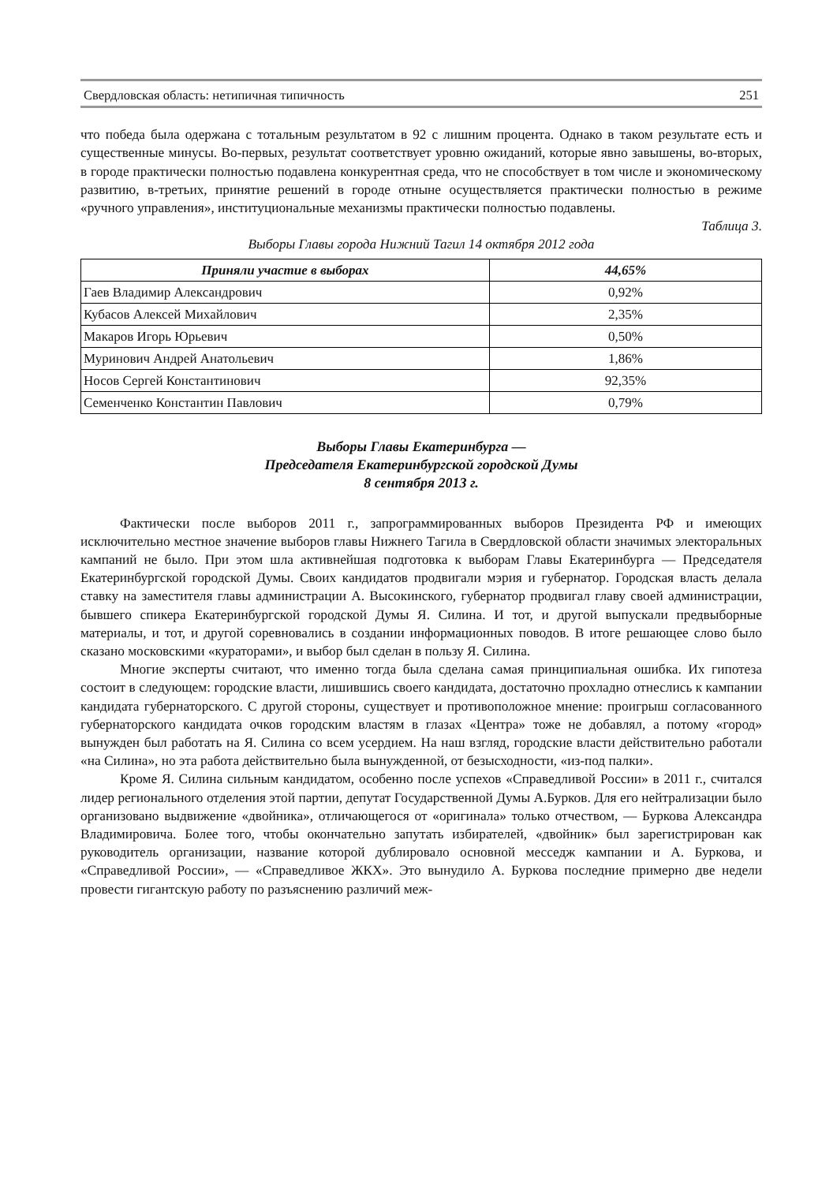Свердловская область: нетипичная типичность 251
что победа была одержана с тотальным результатом в 92 с лишним процента. Однако в таком результате есть и существенные минусы. Во-первых, результат соответствует уровню ожиданий, которые явно завышены, во-вторых, в городе практически полностью подавлена конкурентная среда, что не способствует в том числе и экономическому развитию, в-третьих, принятие решений в городе отныне осуществляется практически полностью в режиме «ручного управления», институциональные механизмы практически полностью подавлены.
Таблица 3.
Выборы Главы города Нижний Тагил 14 октября 2012 года
| Приняли участие в выборах | 44,65% |
| --- | --- |
| Гаев Владимир Александрович | 0,92% |
| Кубасов Алексей Михайлович | 2,35% |
| Макаров Игорь Юрьевич | 0,50% |
| Муринович Андрей Анатольевич | 1,86% |
| Носов Сергей Константинович | 92,35% |
| Семенченко Константин Павлович | 0,79% |
Выборы Главы Екатеринбурга —
Председателя Екатеринбургской городской Думы
8 сентября 2013 г.
Фактически после выборов 2011 г., запрограммированных выборов Президента РФ и имеющих исключительно местное значение выборов главы Нижнего Тагила в Свердловской области значимых электоральных кампаний не было. При этом шла активнейшая подготовка к выборам Главы Екатеринбурга — Председателя Екатеринбургской городской Думы. Своих кандидатов продвигали мэрия и губернатор. Городская власть делала ставку на заместителя главы администрации А. Высокинского, губернатор продвигал главу своей администрации, бывшего спикера Екатеринбургской городской Думы Я. Силина. И тот, и другой выпускали предвыборные материалы, и тот, и другой соревновались в создании информационных поводов. В итоге решающее слово было сказано московскими «кураторами», и выбор был сделан в пользу Я. Силина.
Многие эксперты считают, что именно тогда была сделана самая принципиальная ошибка. Их гипотеза состоит в следующем: городские власти, лишившись своего кандидата, достаточно прохладно отнеслись к кампании кандидата губернаторского. С другой стороны, существует и противоположное мнение: проигрыш согласованного губернаторского кандидата очков городским властям в глазах «Центра» тоже не добавлял, а потому «город» вынужден был работать на Я. Силина со всем усердием. На наш взгляд, городские власти действительно работали «на Силина», но эта работа действительно была вынужденной, от безысходности, «из-под палки».
Кроме Я. Силина сильным кандидатом, особенно после успехов «Справедливой России» в 2011 г., считался лидер регионального отделения этой партии, депутат Государственной Думы А.Бурков. Для его нейтрализации было организовано выдвижение «двойника», отличающегося от «оригинала» только отчеством, — Буркова Александра Владимировича. Более того, чтобы окончательно запутать избирателей, «двойник» был зарегистрирован как руководитель организации, название которой дублировало основной месседж кампании и А. Буркова, и «Справедливой России», — «Справедливое ЖКХ». Это вынудило А. Буркова последние примерно две недели провести гигантскую работу по разъяснению различий меж-